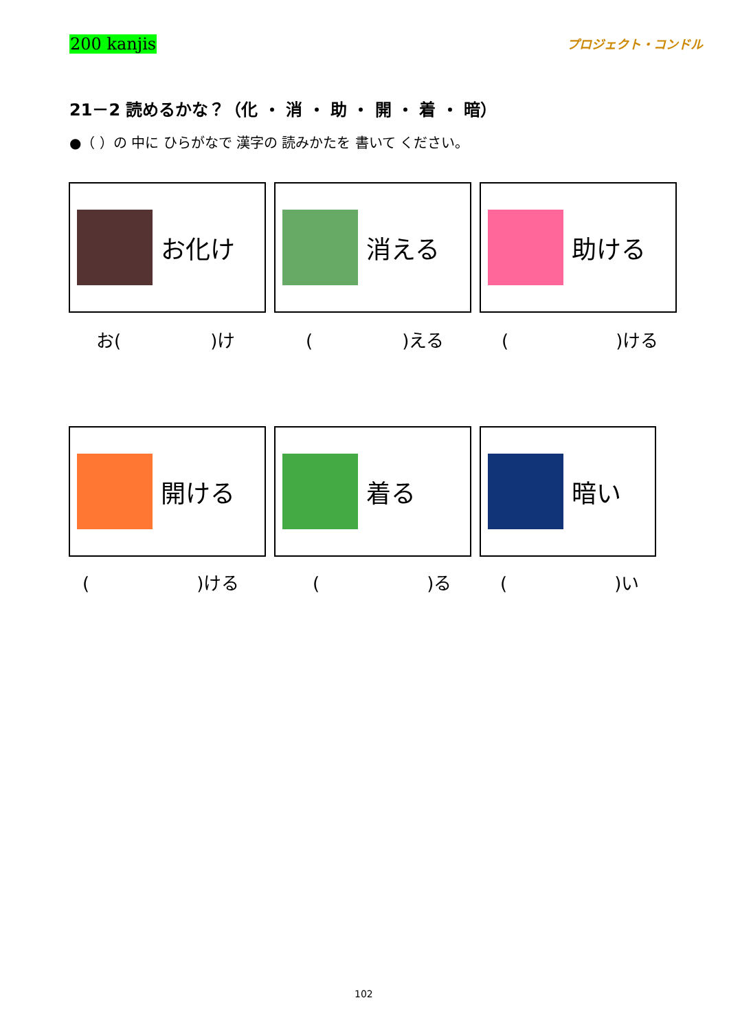200 kanjis プロジェクト・コンドル
21－2 読めるかな？（化 ・ 消 ・ 助 ・ 開 ・ 着 ・ 暗）
●（ ）の 中に ひらがなで 漢字の 読みかたを 書いて ください。
お化け 消える 助ける
お(　　　　　)け (　　　　　)える (　　　　　　)ける
開ける 着る 暗い
(　　　　　　)ける (　　　　　　)る (　　　　　　)い
102